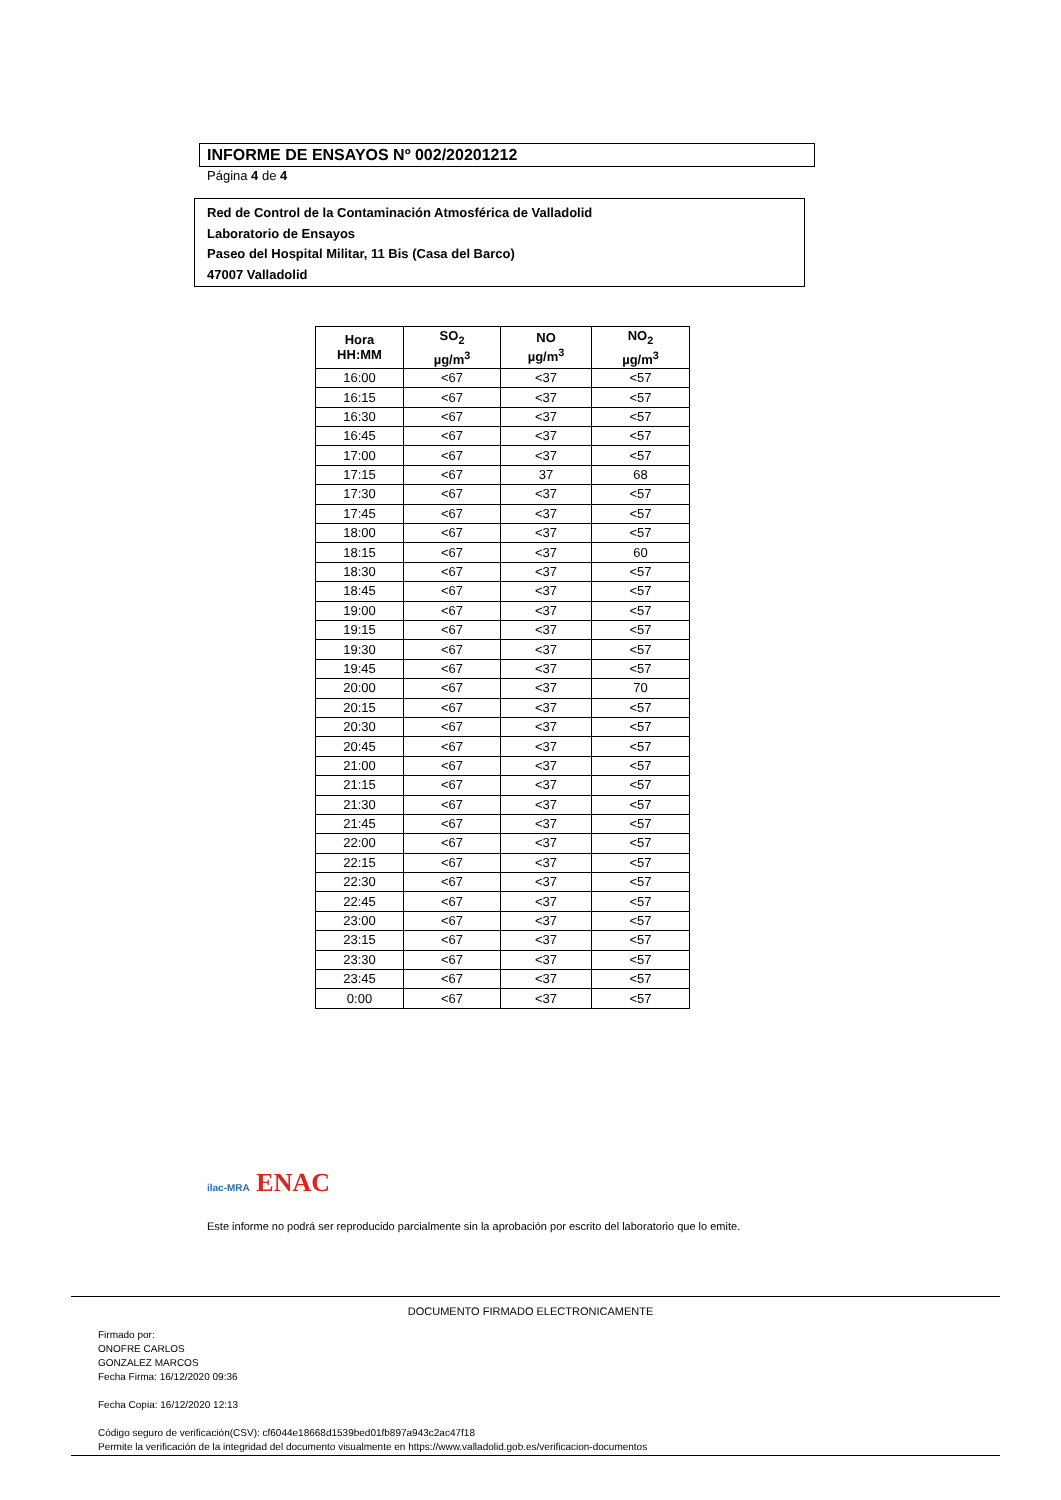INFORME DE ENSAYOS Nº 002/20201212
Página 4 de 4
Red de Control de la Contaminación Atmosférica de Valladolid
Laboratorio de Ensayos
Paseo del Hospital Militar, 11 Bis (Casa del Barco)
47007 Valladolid
| Hora HH:MM | SO<sub>2</sub> µg/m<sup>3</sup> | NO µg/m<sup>3</sup> | NO<sub>2</sub> µg/m<sup>3</sup> |
| --- | --- | --- | --- |
| 16:00 | <67 | <37 | <57 |
| 16:15 | <67 | <37 | <57 |
| 16:30 | <67 | <37 | <57 |
| 16:45 | <67 | <37 | <57 |
| 17:00 | <67 | <37 | <57 |
| 17:15 | <67 | 37 | 68 |
| 17:30 | <67 | <37 | <57 |
| 17:45 | <67 | <37 | <57 |
| 18:00 | <67 | <37 | <57 |
| 18:15 | <67 | <37 | 60 |
| 18:30 | <67 | <37 | <57 |
| 18:45 | <67 | <37 | <57 |
| 19:00 | <67 | <37 | <57 |
| 19:15 | <67 | <37 | <57 |
| 19:30 | <67 | <37 | <57 |
| 19:45 | <67 | <37 | <57 |
| 20:00 | <67 | <37 | 70 |
| 20:15 | <67 | <37 | <57 |
| 20:30 | <67 | <37 | <57 |
| 20:45 | <67 | <37 | <57 |
| 21:00 | <67 | <37 | <57 |
| 21:15 | <67 | <37 | <57 |
| 21:30 | <67 | <37 | <57 |
| 21:45 | <67 | <37 | <57 |
| 22:00 | <67 | <37 | <57 |
| 22:15 | <67 | <37 | <57 |
| 22:30 | <67 | <37 | <57 |
| 22:45 | <67 | <37 | <57 |
| 23:00 | <67 | <37 | <57 |
| 23:15 | <67 | <37 | <57 |
| 23:30 | <67 | <37 | <57 |
| 23:45 | <67 | <37 | <57 |
| 0:00 | <67 | <37 | <57 |
ilac-MRA ENAC
Este informe no podrá ser reproducido parcialmente sin la aprobación por escrito del laboratorio que lo emite.
DOCUMENTO FIRMADO ELECTRONICAMENTE
Firmado por:
ONOFRE CARLOS
GONZALEZ MARCOS
Fecha Firma: 16/12/2020 09:36
Fecha Copia: 16/12/2020 12:13
Código seguro de verificación(CSV): cf6044e18668d1539bed01fb897a943c2ac47f18
Permite la verificación de la integridad del documento visualmente en https://www.valladolid.gob.es/verificacion-documentos